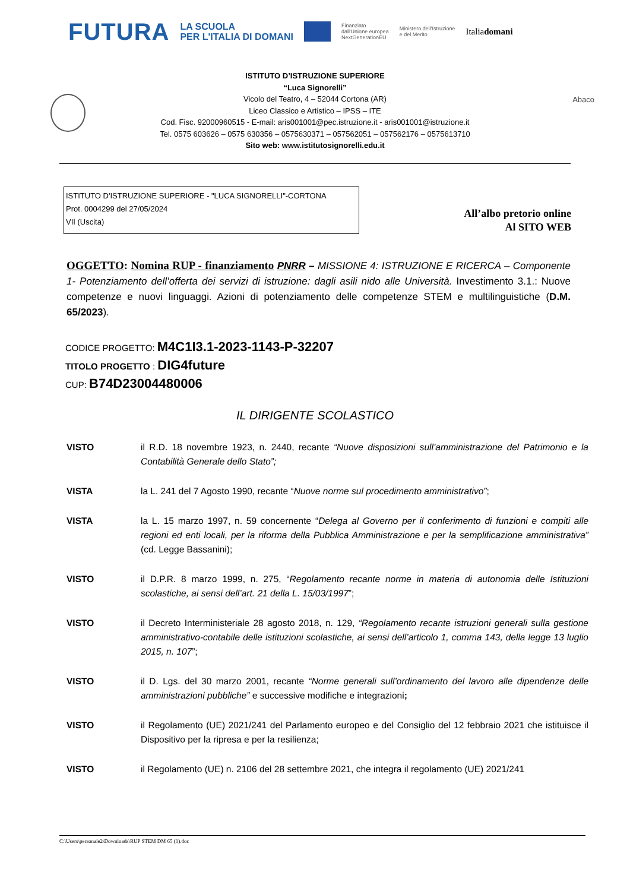FUTURA LA SCUOLA
PER L'ITALIA DI DOMANI Finanziato
dall'Unione europea
NextGenerationEU Ministero dell'Istruzione
e del Merito Italiadomani
Abaco
ISTITUTO D’ISTRUZIONE SUPERIORE
“Luca Signorelli”
Vicolo del Teatro, 4 – 52044 Cortona (AR)
Liceo Classico e Artistico – IPSS – ITE
Cod. Fisc. 92000960515 - E-mail: aris001001@pec.istruzione.it - aris001001@istruzione.it
Tel. 0575 603626 – 0575 630356 – 0575630371 – 057562051 – 057562176 – 0575613710
Sito web: www.istitutosignorelli.edu.it
ISTITUTO D'ISTRUZIONE SUPERIORE - "LUCA SIGNORELLI"-CORTONA
Prot. 0004299 del 27/05/2024
VII (Uscita)
All’albo pretorio online
Al SITO WEB
OGGETTO: Nomina RUP - finanziamento PNRR – MISSIONE 4: ISTRUZIONE E RICERCA – Componente 1- Potenziamento dell’offerta dei servizi di istruzione: dagli asili nido alle Università. Investimento 3.1.: Nuove competenze e nuovi linguaggi. Azioni di potenziamento delle competenze STEM e multilinguistiche (D.M. 65/2023).
CODICE PROGETTO: M4C1I3.1-2023-1143-P-32207
TITOLO PROGETTO : DIG4future
CUP: B74D23004480006
IL DIRIGENTE SCOLASTICO
VISTO il R.D. 18 novembre 1923, n. 2440, recante “Nuove disposizioni sull’amministrazione del Patrimonio e la Contabilità Generale dello Stato”;
VISTA la L. 241 del 7 Agosto 1990, recante “Nuove norme sul procedimento amministrativo”;
VISTA la L. 15 marzo 1997, n. 59 concernente “Delega al Governo per il conferimento di funzioni e compiti alle regioni ed enti locali, per la riforma della Pubblica Amministrazione e per la semplificazione amministrativa” (cd. Legge Bassanini);
VISTO il D.P.R. 8 marzo 1999, n. 275, “Regolamento recante norme in materia di autonomia delle Istituzioni scolastiche, ai sensi dell’art. 21 della L. 15/03/1997”;
VISTO il Decreto Interministeriale 28 agosto 2018, n. 129, “Regolamento recante istruzioni generali sulla gestione amministrativo-contabile delle istituzioni scolastiche, ai sensi dell’articolo 1, comma 143, della legge 13 luglio 2015, n. 107”;
VISTO il D. Lgs. del 30 marzo 2001, recante “Norme generali sull’ordinamento del lavoro alle dipendenze delle amministrazioni pubbliche” e successive modifiche e integrazioni;
VISTO il Regolamento (UE) 2021/241 del Parlamento europeo e del Consiglio del 12 febbraio 2021 che istituisce il Dispositivo per la ripresa e per la resilienza;
VISTO il Regolamento (UE) n. 2106 del 28 settembre 2021, che integra il regolamento (UE) 2021/241
C:\Users\personale2\Downloads\RUP STEM DM 65 (1).doc